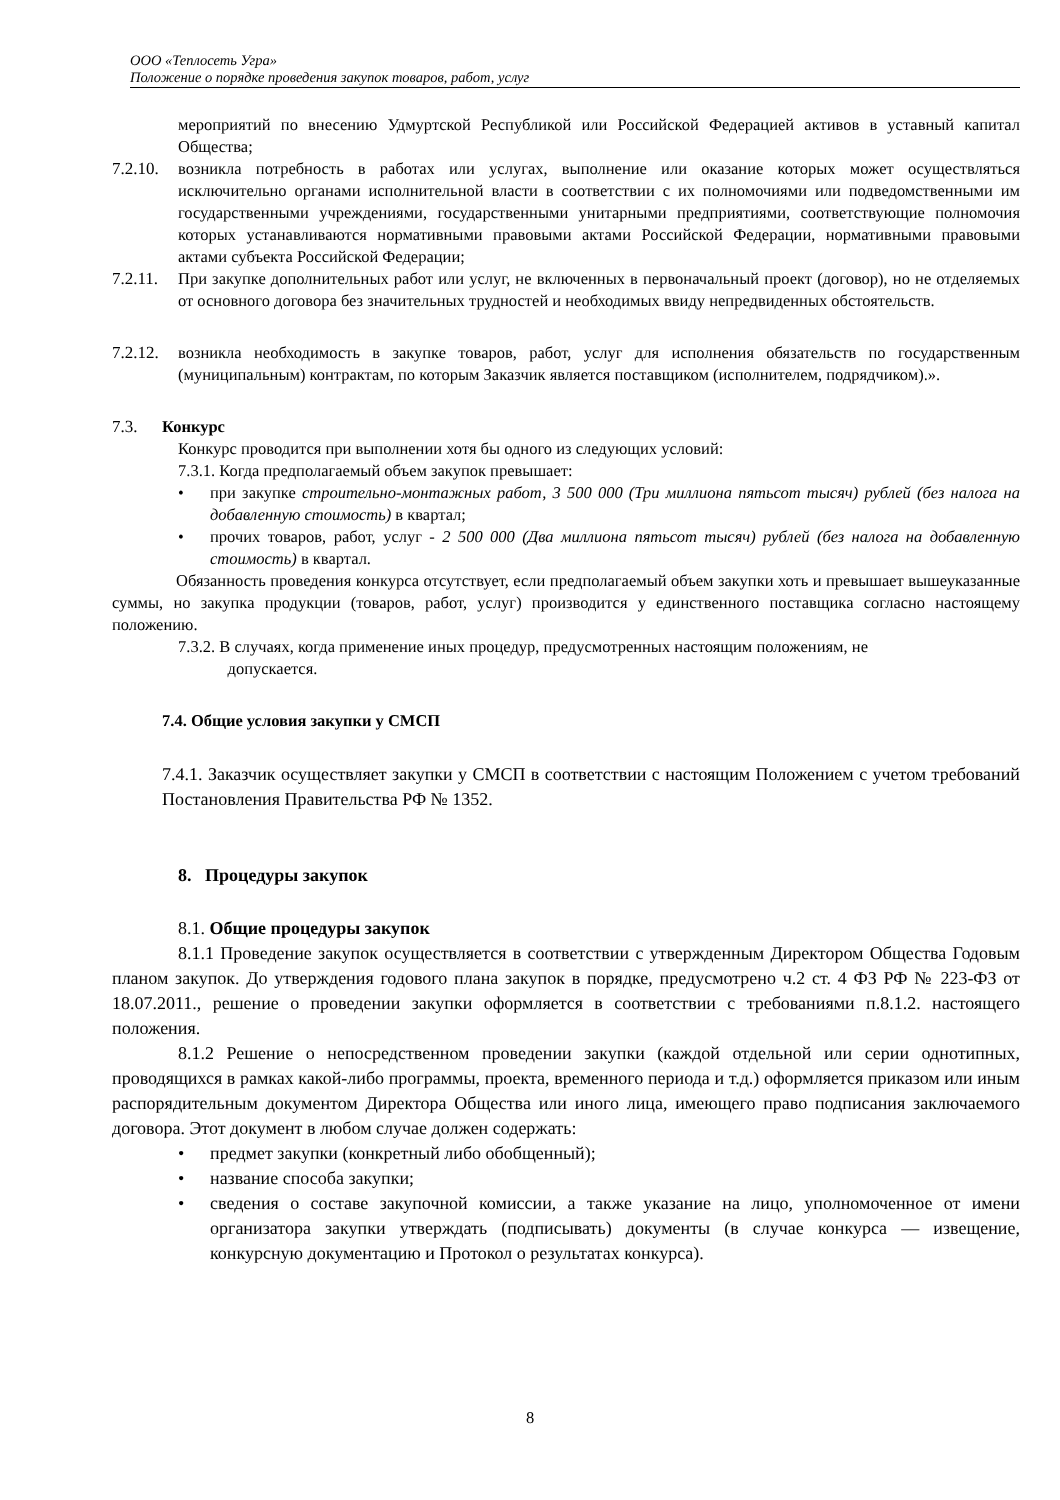ООО «Теплосеть Угра»
Положение о порядке проведения закупок товаров, работ, услуг
мероприятий по внесению Удмуртской Республикой или Российской Федерацией активов в уставный капитал Общества;
7.2.10.
возникла потребность в работах или услугах, выполнение или оказание которых может осуществляться исключительно органами исполнительной власти в соответствии с их полномочиями или подведомственными им государственными учреждениями, государственными унитарными предприятиями, соответствующие полномочия которых устанавливаются нормативными правовыми актами Российской Федерации, нормативными правовыми актами субъекта Российской Федерации;
7.2.11.
При закупке дополнительных работ или услуг, не включенных в первоначальный проект (договор), но не отделяемых от основного договора без значительных трудностей и необходимых ввиду непредвиденных обстоятельств.
7.2.12.
возникла необходимость в закупке товаров, работ, услуг для исполнения обязательств по государственным (муниципальным) контрактам, по которым Заказчик является поставщиком (исполнителем, подрядчиком).».
7.3. Конкурс
Конкурс проводится при выполнении хотя бы одного из следующих условий:
7.3.1. Когда предполагаемый объем закупок превышает:
• при закупке строительно-монтажных работ, 3 500 000 (Три миллиона пятьсот тысяч) рублей (без налога на добавленную стоимость) в квартал;
• прочих товаров, работ, услуг - 2 500 000 (Два миллиона пятьсот тысяч) рублей (без налога на добавленную стоимость) в квартал.
Обязанность проведения конкурса отсутствует, если предполагаемый объем закупки хоть и превышает вышеуказанные суммы, но закупка продукции (товаров, работ, услуг) производится у единственного поставщика согласно настоящему положению.
7.3.2. В случаях, когда применение иных процедур, предусмотренных настоящим положениям, не
допускается.
7.4. Общие условия закупки у СМСП
7.4.1. Заказчик осуществляет закупки у СМСП в соответствии с настоящим Положением с учетом требований Постановления Правительства РФ № 1352.
8. Процедуры закупок
8.1. Общие процедуры закупок
8.1.1 Проведение закупок осуществляется в соответствии с утвержденным Директором Общества Годовым планом закупок. До утверждения годового плана закупок в порядке, предусмотрено ч.2 ст. 4 ФЗ РФ № 223-ФЗ от 18.07.2011., решение о проведении закупки оформляется в соответствии с требованиями п.8.1.2. настоящего положения.
8.1.2 Решение о непосредственном проведении закупки (каждой отдельной или серии однотипных, проводящихся в рамках какой-либо программы, проекта, временного периода и т.д.) оформляется приказом или иным распорядительным документом Директора Общества или иного лица, имеющего право подписания заключаемого договора. Этот документ в любом случае должен содержать:
• предмет закупки (конкретный либо обобщенный);
• название способа закупки;
• сведения о составе закупочной комиссии, а также указание на лицо, уполномоченное от имени организатора закупки утверждать (подписывать) документы (в случае конкурса — извещение, конкурсную документацию и Протокол о результатах конкурса).
8